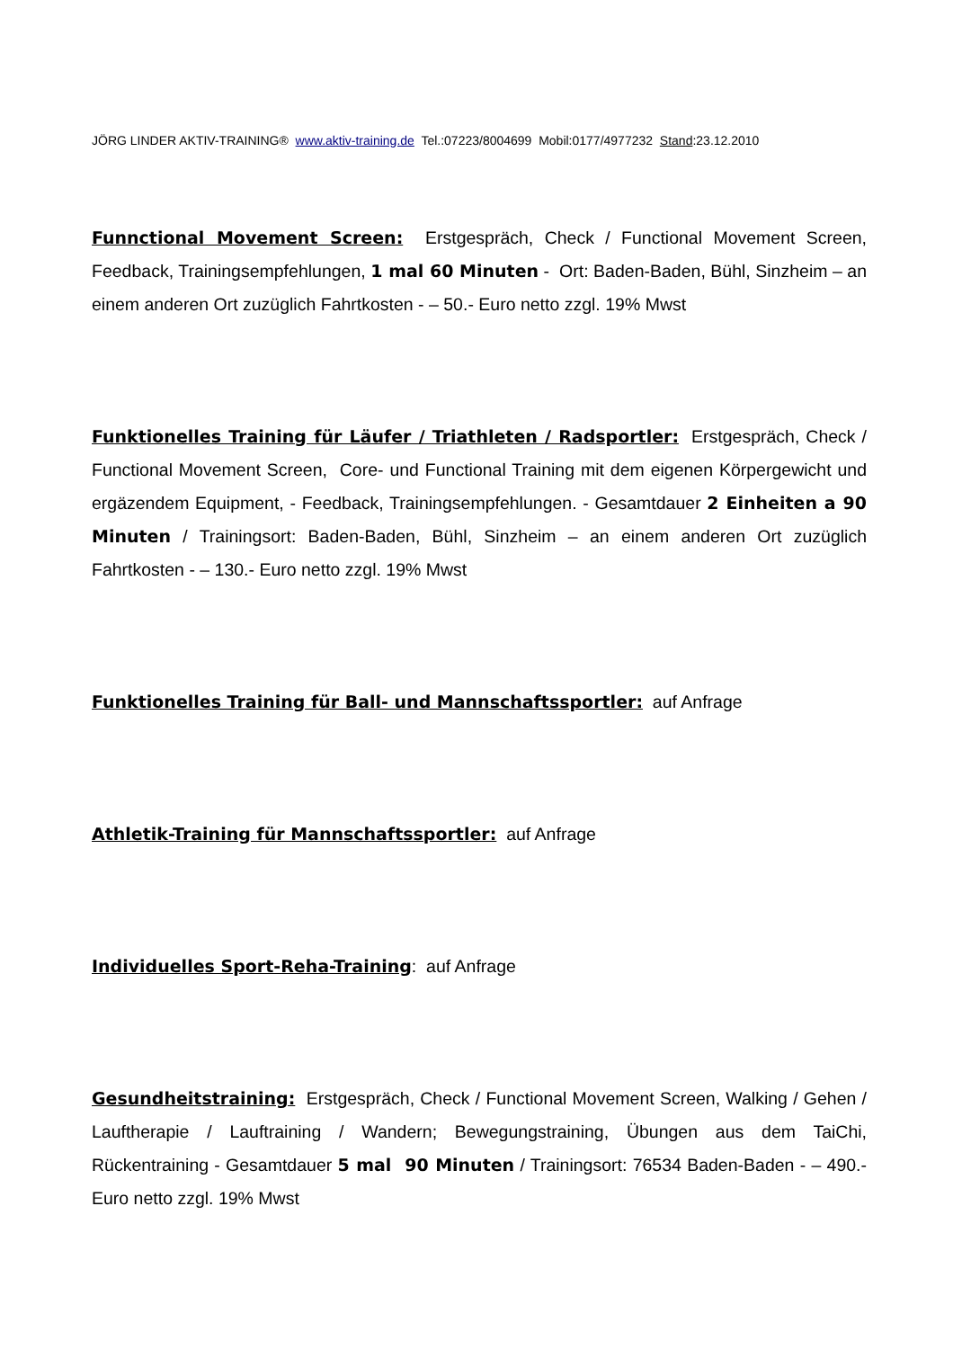JÖRG LINDER AKTIV-TRAINING® www.aktiv-training.de Tel.:07223/8004699 Mobil:0177/4977232 Stand:23.12.2010
Funnctional Movement Screen: Erstgespräch, Check / Functional Movement Screen, Feedback, Trainingsempfehlungen, 1 mal 60 Minuten - Ort: Baden-Baden, Bühl, Sinzheim – an einem anderen Ort zuzüglich Fahrtkosten - – 50.- Euro netto zzgl. 19% Mwst
Funktionelles Training für Läufer / Triathleten / Radsportler: Erstgespräch, Check / Functional Movement Screen, Core- und Functional Training mit dem eigenen Körpergewicht und ergäzendem Equipment, - Feedback, Trainingsempfehlungen. - Gesamtdauer 2 Einheiten a 90 Minuten / Trainingsort: Baden-Baden, Bühl, Sinzheim – an einem anderen Ort zuzüglich Fahrtkosten - – 130.- Euro netto zzgl. 19% Mwst
Funktionelles Training für Ball- und Mannschaftssportler: auf Anfrage
Athletik-Training für Mannschaftssportler: auf Anfrage
Individuelles Sport-Reha-Training: auf Anfrage
Gesundheitstraining: Erstgespräch, Check / Functional Movement Screen, Walking / Gehen / Lauftherapie / Lauftraining / Wandern; Bewegungstraining, Übungen aus dem TaiChi, Rückentraining - Gesamtdauer 5 mal 90 Minuten / Trainingsort: 76534 Baden-Baden - – 490.- Euro netto zzgl. 19% Mwst